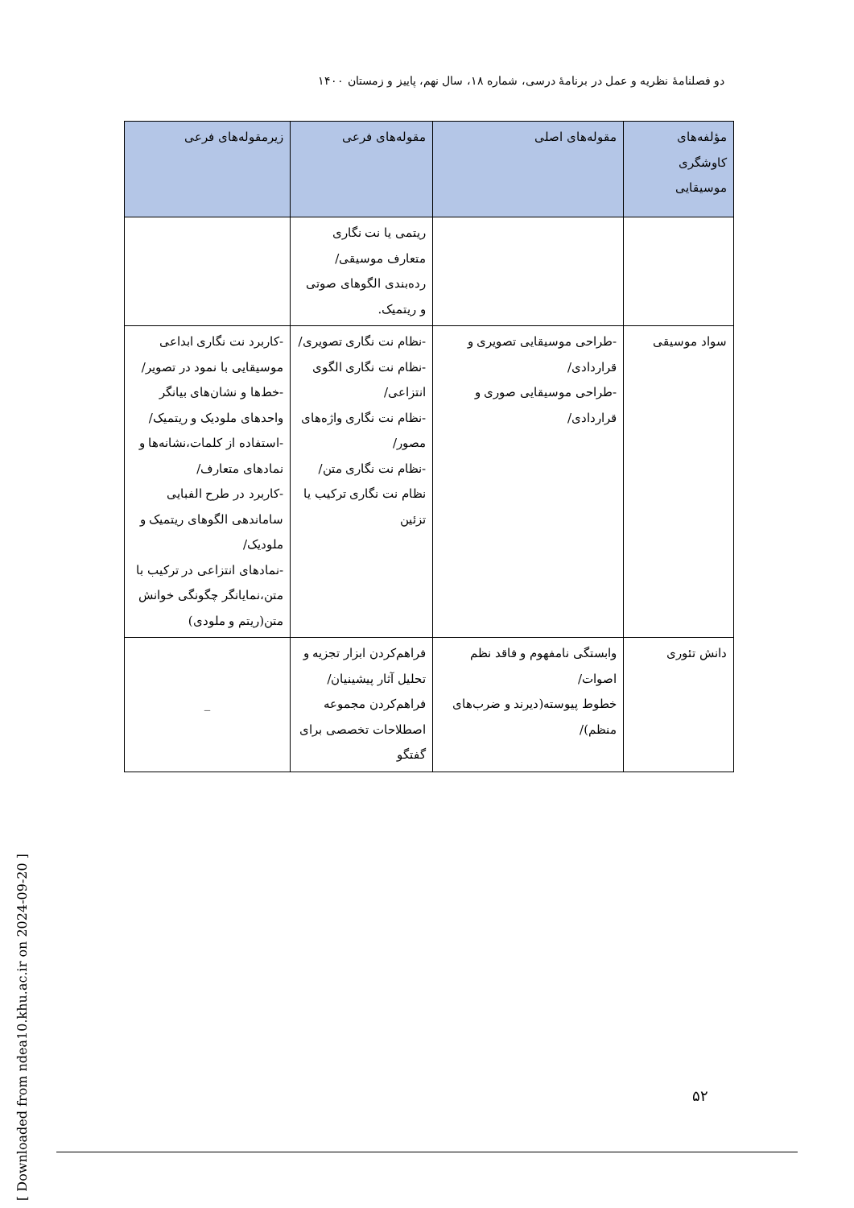دو فصلنامهٔ نظریه و عمل در برنامهٔ درسی، شماره ۱۸، سال نهم، پاییز و زمستان ۱۴۰۰
| مؤلفه‌های کاوشگری موسیقایی | مقوله‌های اصلی | مقوله‌های فرعی | زیرمقوله‌های فرعی |
| --- | --- | --- | --- |
| | | ریتمی یا نت نگاری متعارف موسیقی/رده‌بندی الگوهای صوتی و ریتمیک. | |
| سواد موسیقی | -طراحی موسیقایی تصویری و قراردادی/ -طراحی موسیقایی صوری و قراردادی/ | -نظام نت نگاری تصویری/ -نظام نت نگاری الگوی انتزاعی/ -نظام نت نگاری واژه‌های مصور/ -نظام نت نگاری متن/ نظام نت نگاری ترکیب یا تزئین | -کاربرد نت نگاری ابداعی موسیقایی با نمود در تصویر/ -خط‌ها و نشان‌های بیانگر واحدهای ملودیک و ریتمیک/ -استفاده از کلمات،نشانه‌ها و نمادهای متعارف/ -کاربرد در طرح الفبایی ساماندهی الگوهای ریتمیک و ملودیک/ -نمادهای انتزاعی در ترکیب با متن،نمایانگر چگونگی خوانش متن(ریتم و ملودی) |
| دانش تئوری | وابستگی نامفهوم و فاقد نظم اصوات/ خطوط پیوسته(دیرند و ضرب‌های منظم)/ | فراهم‌کردن ابزار تجزیه و تحلیل آثار پیشینیان/ فراهم‌کردن مجموعه اصطلاحات تخصصی برای گفتگو | _ |
۵۲
[ Downloaded from ndea10.khu.ac.ir on 2024-09-20 ]